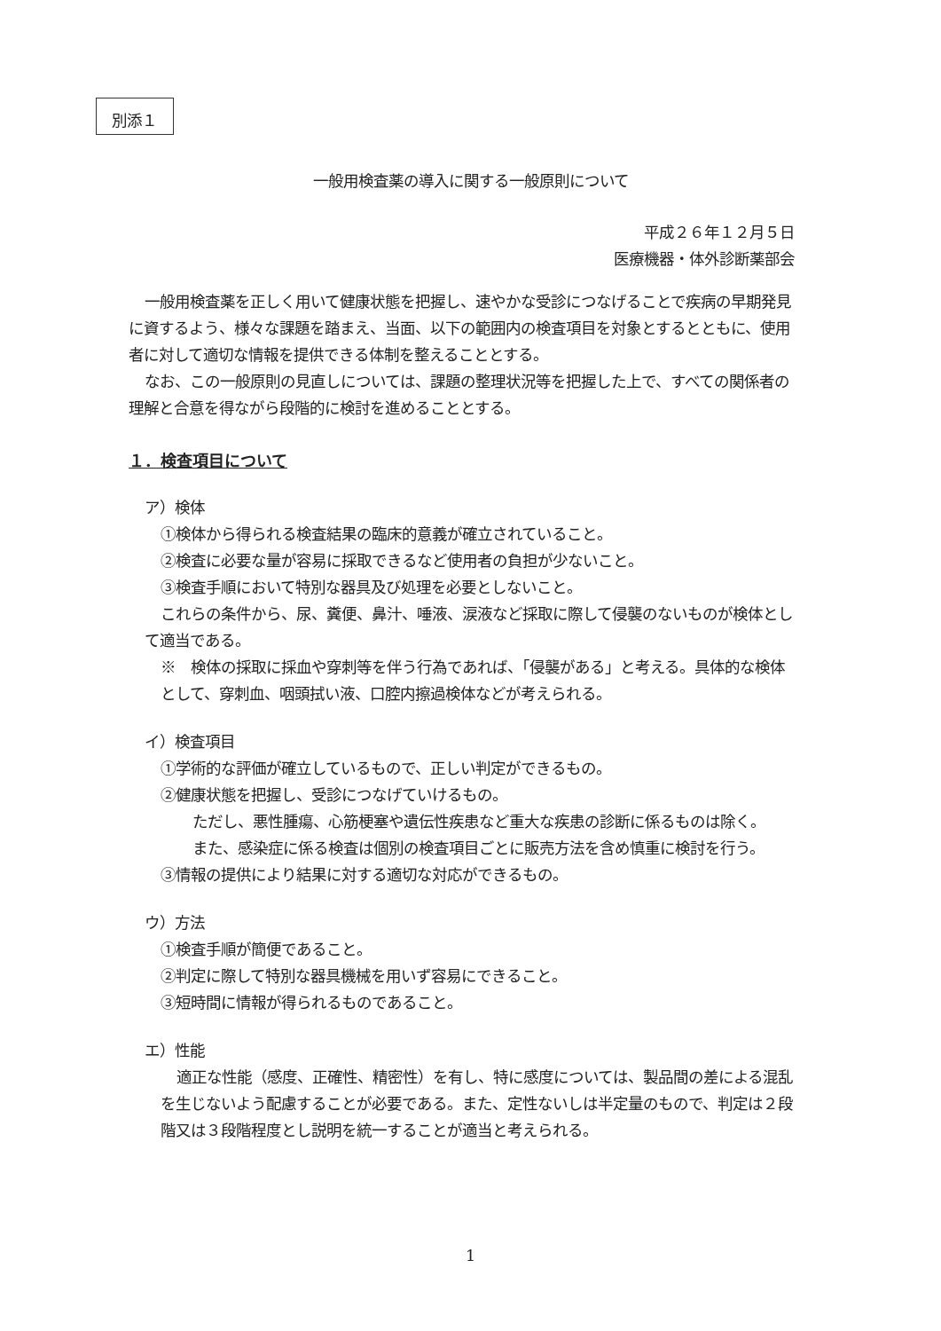別添１
一般用検査薬の導入に関する一般原則について
平成２６年１２月５日
医療機器・体外診断薬部会
一般用検査薬を正しく用いて健康状態を把握し、速やかな受診につなげることで疾病の早期発見に資するよう、様々な課題を踏まえ、当面、以下の範囲内の検査項目を対象とするとともに、使用者に対して適切な情報を提供できる体制を整えることとする。
なお、この一般原則の見直しについては、課題の整理状況等を把握した上で、すべての関係者の理解と合意を得ながら段階的に検討を進めることとする。
１．検査項目について
ア）検体
①検体から得られる検査結果の臨床的意義が確立されていること。
②検査に必要な量が容易に採取できるなど使用者の負担が少ないこと。
③検査手順において特別な器具及び処理を必要としないこと。
これらの条件から、尿、糞便、鼻汁、唾液、涙液など採取に際して侵襲のないものが検体として適当である。
※　検体の採取に採血や穿刺等を伴う行為であれば、「侵襲がある」と考える。具体的な検体として、穿刺血、咽頭拭い液、口腔内擦過検体などが考えられる。
イ）検査項目
①学術的な評価が確立しているもので、正しい判定ができるもの。
②健康状態を把握し、受診につなげていけるもの。
ただし、悪性腫瘍、心筋梗塞や遺伝性疾患など重大な疾患の診断に係るものは除く。
また、感染症に係る検査は個別の検査項目ごとに販売方法を含め慎重に検討を行う。
③情報の提供により結果に対する適切な対応ができるもの。
ウ）方法
①検査手順が簡便であること。
②判定に際して特別な器具機械を用いず容易にできること。
③短時間に情報が得られるものであること。
エ）性能
適正な性能（感度、正確性、精密性）を有し、特に感度については、製品間の差による混乱を生じないよう配慮することが必要である。また、定性ないしは半定量のもので、判定は２段階又は３段階程度とし説明を統一することが適当と考えられる。
1